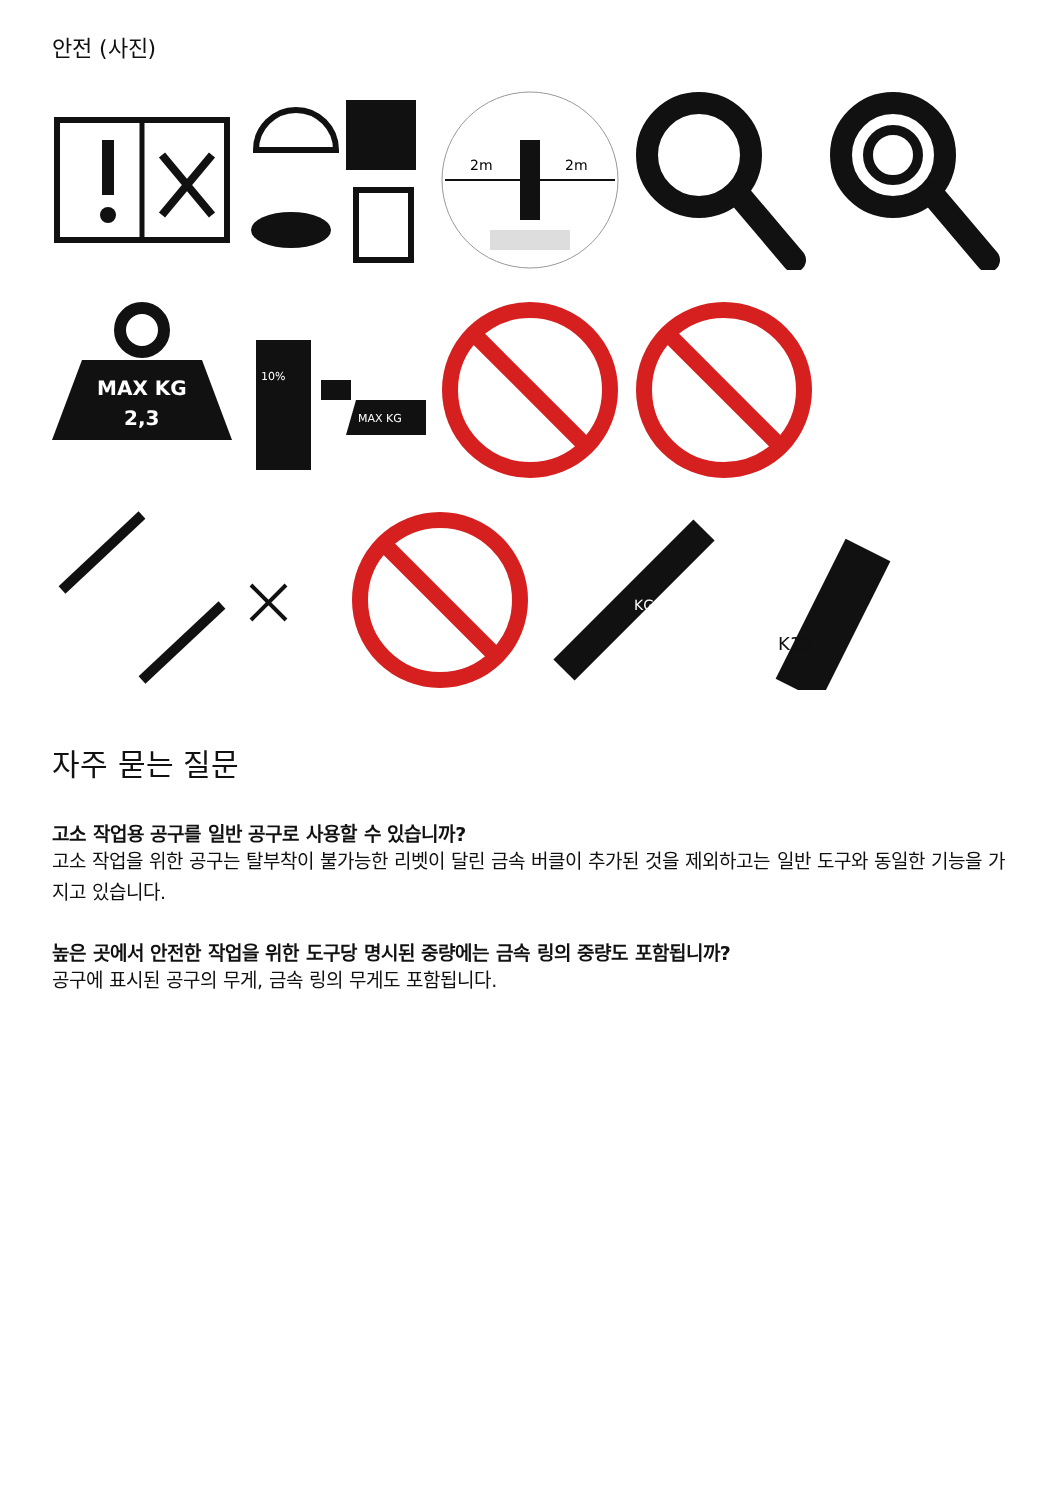안전 (사진)
2m
2m
MAX KG
2,3
10%
MAX KG
KG
K19
자주 묻는 질문
고소 작업용 공구를 일반 공구로 사용할 수 있습니까?
고소 작업을 위한 공구는 탈부착이 불가능한 리벳이 달린 금속 버클이 추가된 것을 제외하고는 일반 도구와 동일한 기능을 가지고 있습니다.
높은 곳에서 안전한 작업을 위한 도구당 명시된 중량에는 금속 링의 중량도 포함됩니까?
공구에 표시된 공구의 무게, 금속 링의 무게도 포함됩니다.